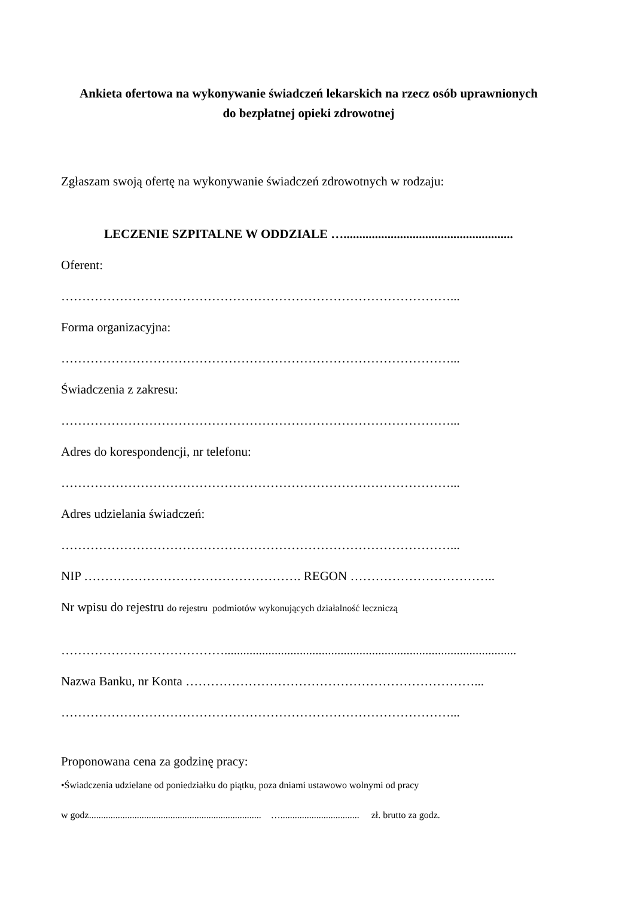Ankieta ofertowa na wykonywanie świadczeń lekarskich na rzecz osób uprawnionych
do bezpłatnej opieki zdrowotnej
Zgłaszam swoją ofertę na wykonywanie świadczeń zdrowotnych w rodzaju:
LECZENIE SZPITALNE W ODDZIALE …......................................................
Oferent:
…………………………………………………………………………………...
Forma organizacyjna:
…………………………………………………………………………………...
Świadczenia z zakresu:
…………………………………………………………………………………...
Adres do korespondencji, nr telefonu:
…………………………………………………………………………………...
Adres udzielania świadczeń:
…………………………………………………………………………………...
NIP ……………………………………………. REGON ……………………………..
Nr wpisu do rejestru do rejestru podmiotów wykonujących działalność leczniczą
………………………………….............................................................................................
Nazwa Banku, nr Konta ……………………………………………………………...
…………………………………………………………………………………...
Proponowana cena za godzinę pracy:
•Świadczenia udzielane od poniedziałku do piątku, poza dniami ustawowo wolnymi od pracy
w godz........................................................................ …................................. zł. brutto za godz.